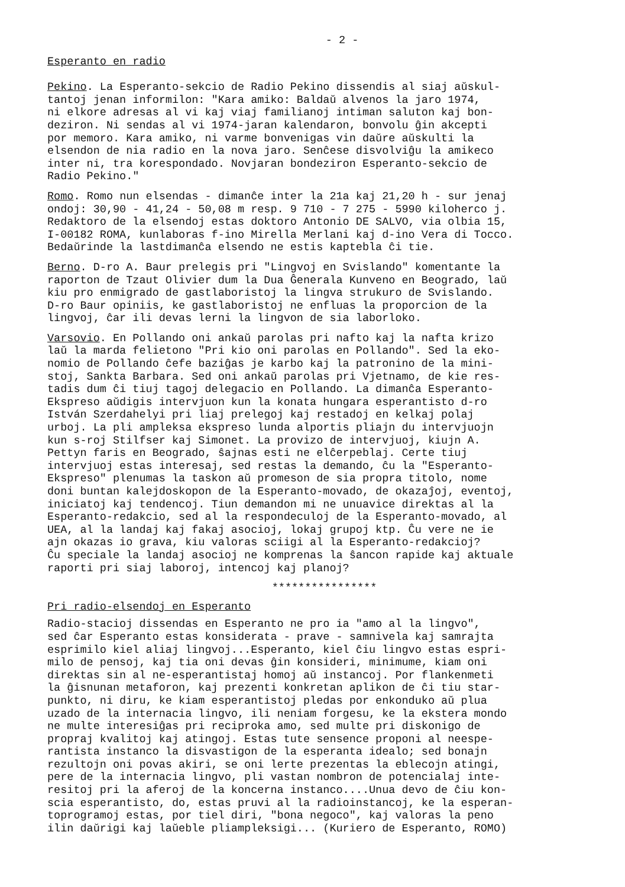- 2 -
Esperanto en radio
Pekino. La Esperanto-sekcio de Radio Pekino dissendis al siaj aŭskul- tantoj jenan informilon: "Kara amiko: Baldaŭ alvenos la jaro 1974, ni elkore adresas al vi kaj viaj familianoj intiman saluton kaj bon- deziron. Ni sendas al vi 1974-jaran kalendaron, bonvolu ĝin akcepti por memoro. Kara amiko, ni varme bonvenigas vin daŭre aŭskulti la elsendon de nia radio en la nova jaro. Senĉese disvolviĝu la amikeco inter ni, tra korespondado. Novjaran bondeziron Esperanto-sekcio de Radio Pekino."
Romo. Romo nun elsendas - dimanĉe inter la 21a kaj 21,20 h - sur jenaj ondoj: 30,90 - 41,24 - 50,08 m resp. 9 710 - 7 275 - 5990 kiloherco j. Redaktoro de la elsendoj estas doktoro Antonio DE SALVO, via olbia 15, I-00182 ROMA, kunlaboras f-ino Mirella Merlani kaj d-ino Vera di Tocco. Bedaŭrinde la lastdimanĉa elsendo ne estis kaptebla ĉi tie.
Berno. D-ro A. Baur prelegis pri "Lingvoj en Svislando" komentante la raporton de Tzaut Olivier dum la Dua Ĝenerala Kunveno en Beogrado, laŭ kiu pro enmigrado de gastlaboristoj la lingva strukuro de Svislando. D-ro Baur opiniis, ke gastlaboristoj ne enfluas la proporcion de la lingvoj, ĉar ili devas lerni la lingvon de sia laborloko.
Varsovio. En Pollando oni ankaŭ parolas pri nafto kaj la nafta krizo laŭ la marda felietono "Pri kio oni parolas en Pollando". Sed la eko- nomio de Pollando ĉefe baziĝas je karbo kaj la patronino de la mini- stoj, Sankta Barbara. Sed oni ankaŭ parolas pri Vjetnamo, de kie res- tadis dum ĉi tiuj tagoj delegacio en Pollando. La dimanĉa Esperanto- Ekspreso aŭdigis intervjuon kun la konata hungara esperantisto d-ro István Szerdahelyi pri liaj prelegoj kaj restadoj en kelkaj polaj urboj. La pli ampleksa ekspreso lunda alportis pliajn du intervjuojn kun s-roj Stilfser kaj Simonet. La provizo de intervjuoj, kiujn A. Pettyn faris en Beogrado, ŝajnas esti ne elĉerpeblaj. Certe tiuj intervjuoj estas interesaj, sed restas la demando, ĉu la "Esperanto- Ekspreso" plenumas la taskon aŭ promeson de sia propra titolo, nome doni buntan kalejdoskopon de la Esperanto-movado, de okazaĵoj, eventoj, iniciatoj kaj tendencoj. Tiun demandon mi ne unuavice direktas al la Esperanto-redakcio, sed al la respondeculoj de la Esperanto-movado, al UEA, al la landaj kaj fakaj asocioj, lokaj grupoj ktp. Ĉu vere ne ie ajn okazas io grava, kiu valoras sciigi al la Esperanto-redakcioj? Ĉu speciale la landaj asocioj ne komprenas la ŝancon rapide kaj aktuale raporti pri siaj laboroj, intencoj kaj planoj?
****************
Pri radio-elsendoj en Esperanto
Radio-stacioj dissendas en Esperanto ne pro ia "amo al la lingvo", sed ĉar Esperanto estas konsiderata - prave - samnivela kaj samrajta esprimilo kiel aliaj lingvoj...Esperanto, kiel ĉiu lingvo estas espri- milo de pensoj, kaj tia oni devas ĝin konsideri, minimume, kiam oni direktas sin al ne-esperantistaj homoj aŭ instancoj. Por flankenmeti la ĝisnunan metaforon, kaj prezenti konkretan aplikon de ĉi tiu star- punkto, ni diru, ke kiam esperantistoj pledas por enkonduko aŭ plua uzado de la internacia lingvo, ili neniam forgesu, ke la ekstera mondo ne multe interesiĝas pri reciproka amo, sed multe pri diskonigo de propraj kvalitoj kaj atingoj. Estas tute sensence proponi al neespe- rantista instanco la disvastigon de la esperanta idealo; sed bonajn rezultojn oni povas akiri, se oni lerte prezentas la eblecojn atingi, pere de la internacia lingvo, pli vastan nombron de potencialaj inte- resitoj pri la aferoj de la koncerna instanco....Unua devo de ĉiu kon- scia esperantisto, do, estas pruvi al la radioinstancoj, ke la esperan- toprogramoj estas, por tiel diri, "bona negoco", kaj valoras la peno ilin daŭrigi kaj laŭeble pliampleksigi... (Kuriero de Esperanto, ROMO)